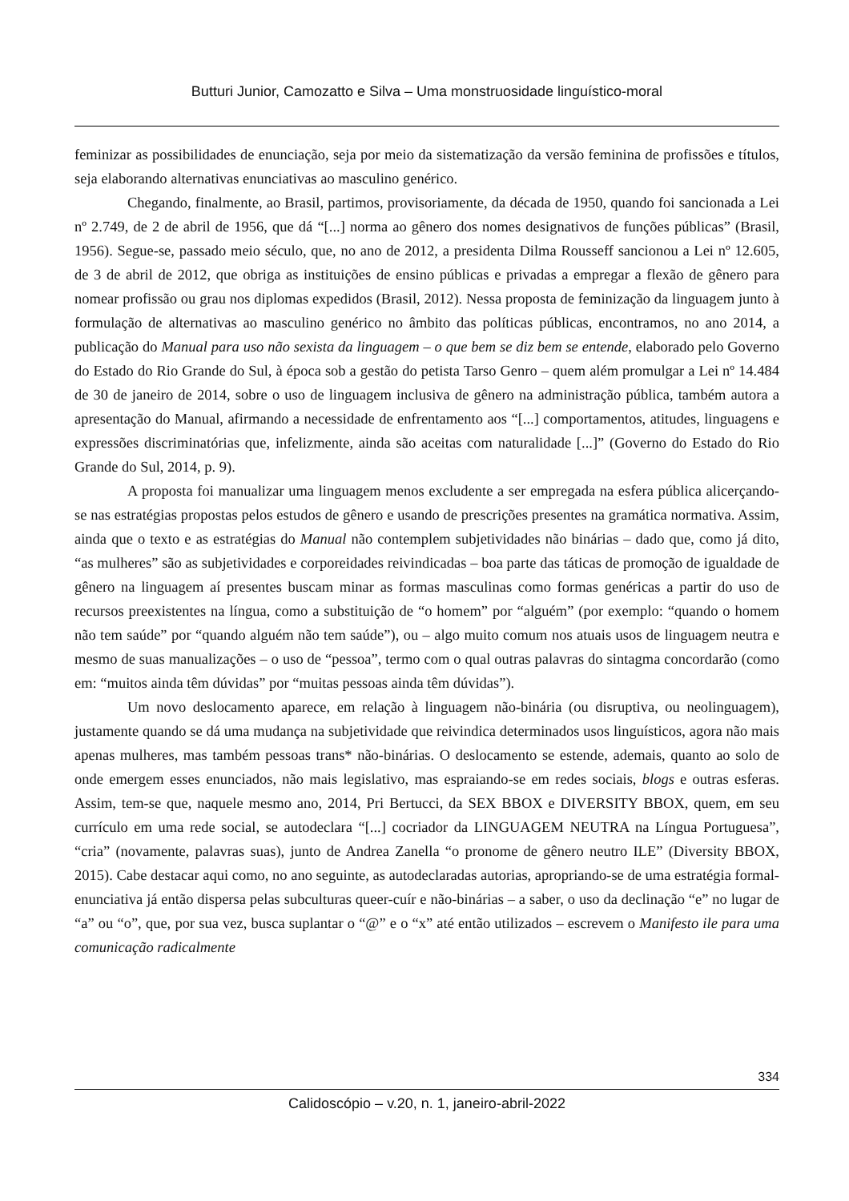Butturi Junior, Camozatto e Silva – Uma monstruosidade linguístico-moral
feminizar as possibilidades de enunciação, seja por meio da sistematização da versão feminina de profissões e títulos, seja elaborando alternativas enunciativas ao masculino genérico.
Chegando, finalmente, ao Brasil, partimos, provisoriamente, da década de 1950, quando foi sancionada a Lei nº 2.749, de 2 de abril de 1956, que dá “[...] norma ao gênero dos nomes designativos de funções públicas” (Brasil, 1956). Segue-se, passado meio século, que, no ano de 2012, a presidenta Dilma Rousseff sancionou a Lei nº 12.605, de 3 de abril de 2012, que obriga as instituições de ensino públicas e privadas a empregar a flexão de gênero para nomear profissão ou grau nos diplomas expedidos (Brasil, 2012). Nessa proposta de feminização da linguagem junto à formulação de alternativas ao masculino genérico no âmbito das políticas públicas, encontramos, no ano 2014, a publicação do Manual para uso não sexista da linguagem – o que bem se diz bem se entende, elaborado pelo Governo do Estado do Rio Grande do Sul, à época sob a gestão do petista Tarso Genro – quem além promulgar a Lei nº 14.484 de 30 de janeiro de 2014, sobre o uso de linguagem inclusiva de gênero na administração pública, também autora a apresentação do Manual, afirmando a necessidade de enfrentamento aos “[...] comportamentos, atitudes, linguagens e expressões discriminatórias que, infelizmente, ainda são aceitas com naturalidade [...]” (Governo do Estado do Rio Grande do Sul, 2014, p. 9).
A proposta foi manualizar uma linguagem menos excludente a ser empregada na esfera pública alicerçando-se nas estratégias propostas pelos estudos de gênero e usando de prescrições presentes na gramática normativa. Assim, ainda que o texto e as estratégias do Manual não contemplem subjetividades não binárias – dado que, como já dito, “as mulheres” são as subjetividades e corporeidades reivindicadas – boa parte das táticas de promoção de igualdade de gênero na linguagem aí presentes buscam minar as formas masculinas como formas genéricas a partir do uso de recursos preexistentes na língua, como a substituição de “o homem” por “alguém” (por exemplo: “quando o homem não tem saúde” por “quando alguém não tem saúde”), ou – algo muito comum nos atuais usos de linguagem neutra e mesmo de suas manualizações – o uso de “pessoa”, termo com o qual outras palavras do sintagma concordarão (como em: “muitos ainda têm dúvidas” por “muitas pessoas ainda têm dúvidas”).
Um novo deslocamento aparece, em relação à linguagem não-binária (ou disruptiva, ou neolinguagem), justamente quando se dá uma mudança na subjetividade que reivindica determinados usos linguísticos, agora não mais apenas mulheres, mas também pessoas trans* não-binárias. O deslocamento se estende, ademais, quanto ao solo de onde emergem esses enunciados, não mais legislativo, mas espraiando-se em redes sociais, blogs e outras esferas. Assim, tem-se que, naquele mesmo ano, 2014, Pri Bertucci, da SEX BBOX e DIVERSITY BBOX, quem, em seu currículo em uma rede social, se autodeclara “[...] cocriador da LINGUAGEM NEUTRA na Língua Portuguesa”, “cria” (novamente, palavras suas), junto de Andrea Zanella “o pronome de gênero neutro ILE” (Diversity BBOX, 2015). Cabe destacar aqui como, no ano seguinte, as autodeclaradas autorias, apropriando-se de uma estratégia formal-enunciativa já então dispersa pelas subculturas queer-cuír e não-binárias – a saber, o uso da declinação “e” no lugar de “a” ou “o”, que, por sua vez, busca suplantar o “@” e o “x” até então utilizados – escrevem o Manifesto ile para uma comunicação radicalmente
334
Calidoscópio – v.20, n. 1, janeiro-abril-2022